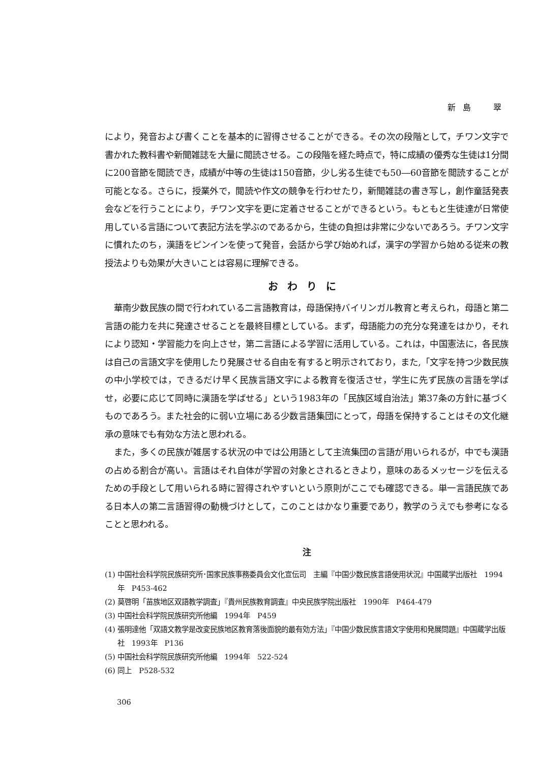新島　翠
により，発音および書くことを基本的に習得させることができる。その次の段階として，チワン文字で書かれた教科書や新聞雑誌を大量に閲読させる。この段階を経た時点で，特に成績の優秀な生徒は1分間に200音節を閲読でき，成績が中等の生徒は150音節，少し劣る生徒でも50―60音節を閲読することが可能となる。さらに，授業外で，閲読や作文の競争を行わせたり，新聞雑誌の書き写し，創作童話発表会などを行うことにより，チワン文字を更に定着させることができるという。もともと生徒達が日常使用している言語について表記方法を学ぶのであるから，生徒の負担は非常に少ないであろう。チワン文字に慣れたのち，漢語をピンインを使って発音，会話から学び始めれば，漢字の学習から始める従来の教授法よりも効果が大きいことは容易に理解できる。
おわりに
華南少数民族の間で行われている二言語教育は，母語保持バイリンガル教育と考えられ，母語と第二言語の能力を共に発達させることを最終目標としている。まず，母語能力の充分な発達をはかり，それにより認知・学習能力を向上させ，第二言語による学習に活用している。これは，中国憲法に，各民族は自己の言語文字を使用したり発展させる自由を有すると明示されており，また,「文字を持つ少数民族の中小学校では，できるだけ早く民族言語文字による教育を復活させ，学生に先ず民族の言語を学ばせ，必要に応じて同時に漢語を学ばせる」という1983年の「民族区域自治法」第37条の方針に基づくものであろう。また社会的に弱い立場にある少数言語集団にとって，母語を保持することはその文化継承の意味でも有効な方法と思われる。
また，多くの民族が雑居する状況の中では公用語として主流集団の言語が用いられるが，中でも漢語の占める割合が高い。言語はそれ自体が学習の対象とされるときより，意味のあるメッセージを伝えるための手段として用いられる時に習得されやすいという原則がここでも確認できる。単一言語民族である日本人の第二言語習得の動機づけとして，このことはかなり重要であり，教学のうえでも参考になることと思われる。
注
(1) 中国社会科学院民族研究所･国家民族事務委員会文化宣伝司　主編『中国少数民族言語使用状況』中国蔵学出版社　1994年　P453-462
(2) 莫啓明「苗族地区双語教学調査」『貴州民族教育調査』中央民族学院出版社　1990年　P464-479
(3) 中国社会科学院民族研究所他編　1994年　P459
(4) 張明達他「双語文教学是改変民族地区教育落後面貌的最有効方法」『中国少数民族言語文字使用和発展問題』中国蔵学出版社　1993年　P136
(5) 中国社会科学院民族研究所他編　1994年　522-524
(6) 同上　P528-532
306